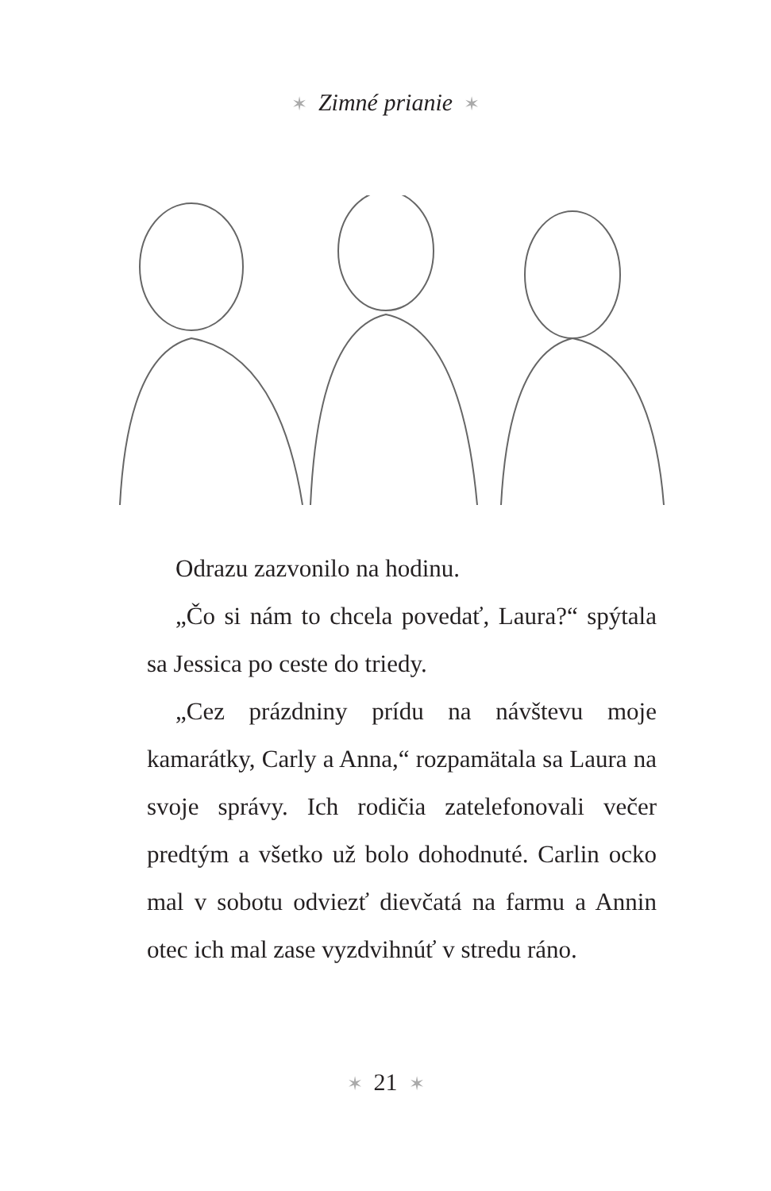✶ Zimné prianie ✶
Odrazu zazvonilo na hodinu.
„Čo si nám to chcela povedať, Laura?“ spýtala sa Jessica po ceste do triedy.
„Cez prázdniny prídu na návštevu moje kamarátky, Carly a Anna,“ rozpamätala sa Laura na svoje správy. Ich rodičia zatelefonovali večer predtým a všetko už bolo dohodnuté. Carlin ocko mal v sobotu odviezť dievčatá na farmu a Annin otec ich mal zase vyzdvihnúť v stredu ráno.
✶ 21 ✶